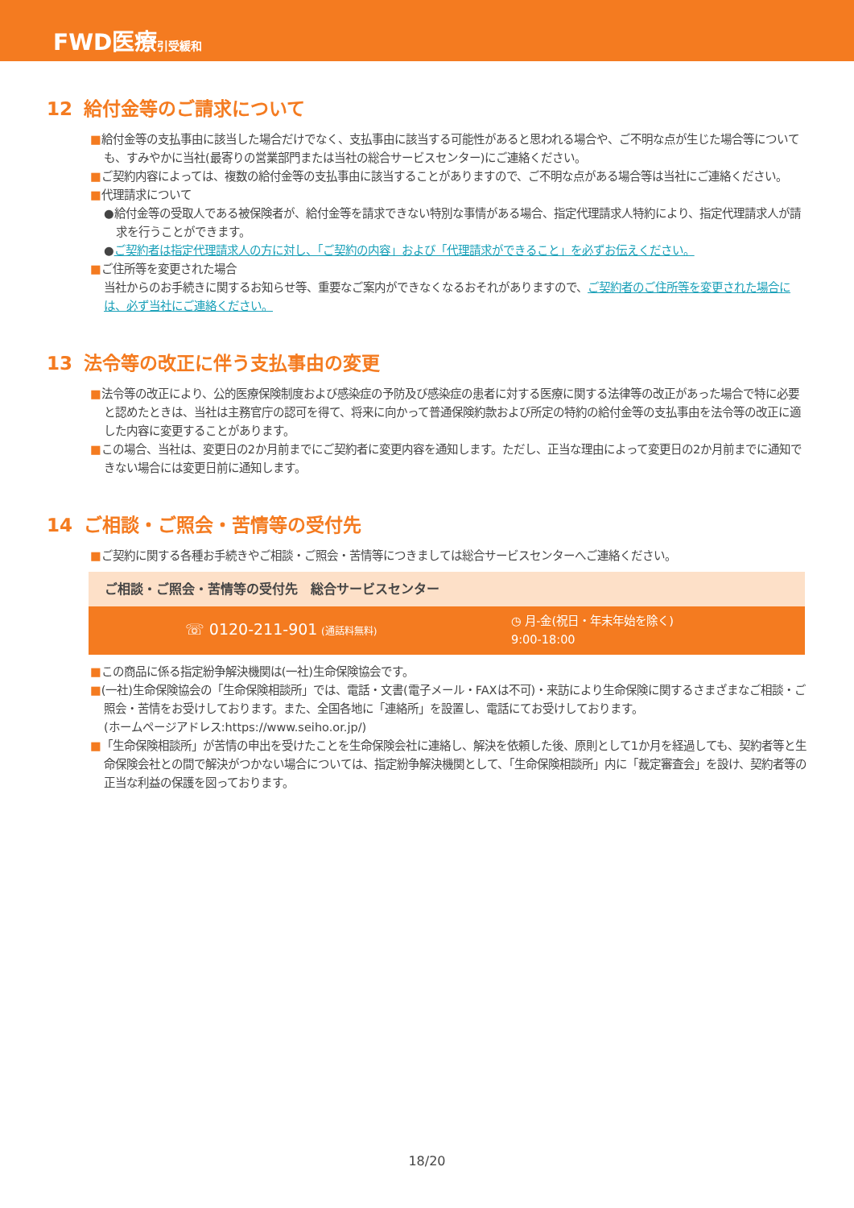FWD医療引受緩和
12 給付金等のご請求について
■給付金等の支払事由に該当した場合だけでなく、支払事由に該当する可能性があると思われる場合や、ご不明な点が生じた場合等についても、すみやかに当社(最寄りの営業部門または当社の総合サービスセンター)にご連絡ください。
■ご契約内容によっては、複数の給付金等の支払事由に該当することがありますので、ご不明な点がある場合等は当社にご連絡ください。
■代理請求について
●給付金等の受取人である被保険者が、給付金等を請求できない特別な事情がある場合、指定代理請求人特約により、指定代理請求人が請求を行うことができます。
●ご契約者は指定代理請求人の方に対し、「ご契約の内容」および「代理請求ができること」を必ずお伝えください。
■ご住所等を変更された場合
当社からのお手続きに関するお知らせ等、重要なご案内ができなくなるおそれがありますので、ご契約者のご住所等を変更された場合には、必ず当社にご連絡ください。
13 法令等の改正に伴う支払事由の変更
■法令等の改正により、公的医療保険制度および感染症の予防及び感染症の患者に対する医療に関する法律等の改正があった場合で特に必要と認めたときは、当社は主務官庁の認可を得て、将来に向かって普通保険約款および所定の特約の給付金等の支払事由を法令等の改正に適した内容に変更することがあります。
■この場合、当社は、変更日の2か月前までにご契約者に変更内容を通知します。ただし、正当な理由によって変更日の2か月前までに通知できない場合には変更日前に通知します。
14 ご相談・ご照会・苦情等の受付先
■ご契約に関する各種お手続きやご相談・ご照会・苦情等につきましては総合サービスセンターへご連絡ください。
ご相談・ご照会・苦情等の受付先　総合サービスセンター
☏ 0120-211-901 (通話料無料)
◷ 月-金(祝日・年末年始を除く)
9:00-18:00
■この商品に係る指定紛争解決機関は(一社)生命保険協会です。
■(一社)生命保険協会の「生命保険相談所」では、電話・文書(電子メール・FAXは不可)・来訪により生命保険に関するさまざまなご相談・ご照会・苦情をお受けしております。また、全国各地に「連絡所」を設置し、電話にてお受けしております。
(ホームページアドレス:https://www.seiho.or.jp/)
■「生命保険相談所」が苦情の申出を受けたことを生命保険会社に連絡し、解決を依頼した後、原則として1か月を経過しても、契約者等と生命保険会社との間で解決がつかない場合については、指定紛争解決機関として、「生命保険相談所」内に「裁定審査会」を設け、契約者等の正当な利益の保護を図っております。
18/20